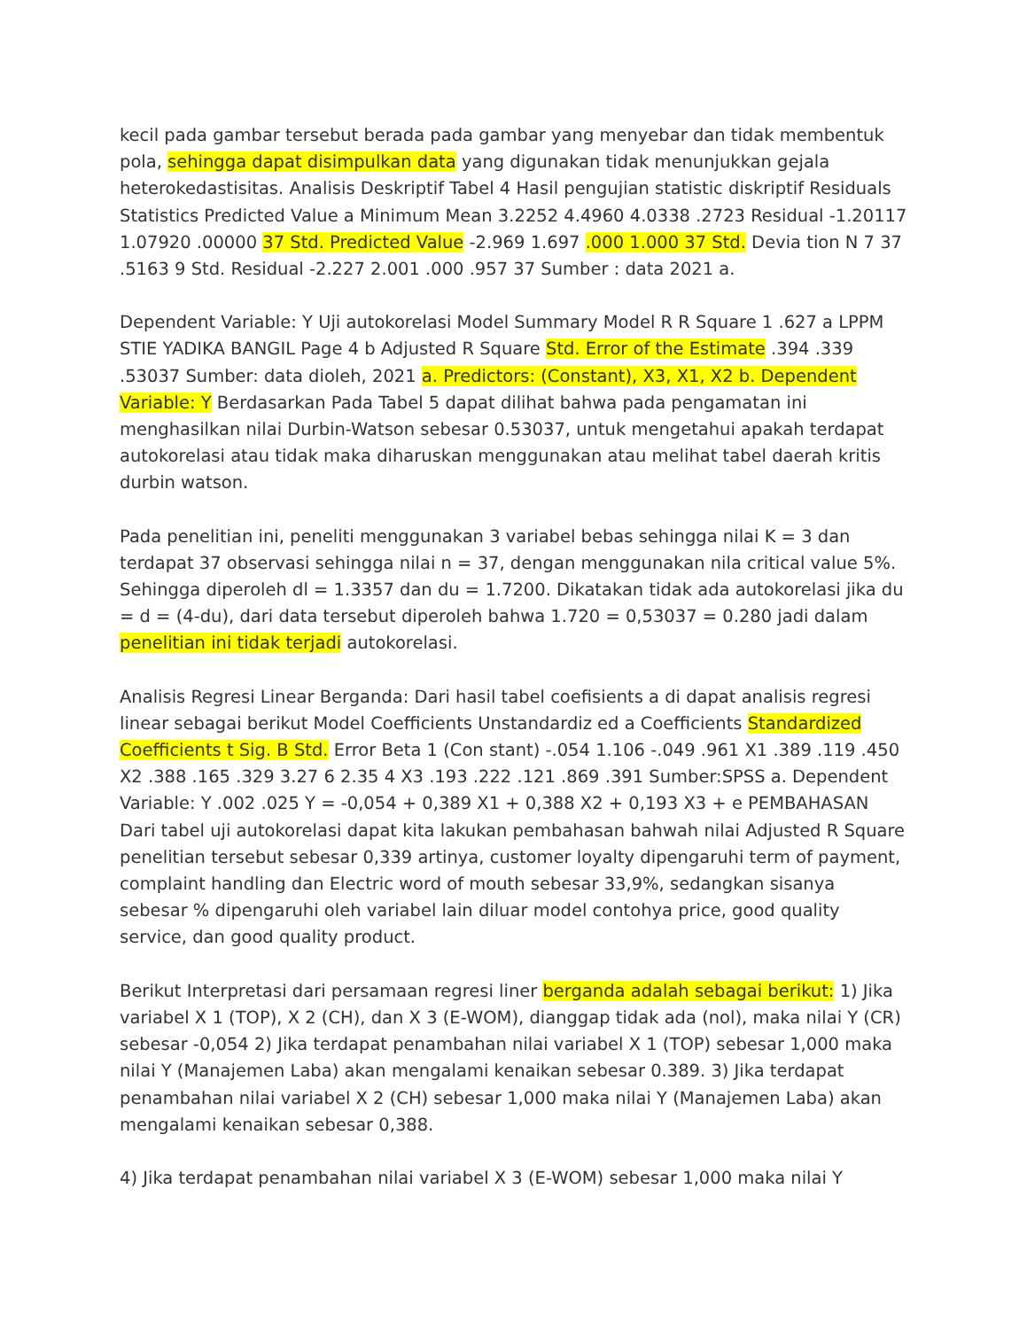kecil pada gambar tersebut berada pada gambar yang menyebar dan tidak membentuk pola, sehingga dapat disimpulkan data yang digunakan tidak menunjukkan gejala heterokedastisitas. Analisis Deskriptif Tabel 4 Hasil pengujian statistic diskriptif Residuals Statistics Predicted Value a Minimum Mean 3.2252 4.4960 4.0338 .2723 Residual -1.20117 1.07920 .00000 37 Std. Predicted Value -2.969 1.697 .000 1.000 37 Std. Devia tion N 7 37 .5163 9 Std. Residual -2.227 2.001 .000 .957 37 Sumber : data 2021 a.
Dependent Variable: Y Uji autokorelasi Model Summary Model R R Square 1 .627 a LPPM STIE YADIKA BANGIL Page 4 b Adjusted R Square Std. Error of the Estimate .394 .339 .53037 Sumber: data dioleh, 2021 a. Predictors: (Constant), X3, X1, X2 b. Dependent Variable: Y Berdasarkan Pada Tabel 5 dapat dilihat bahwa pada pengamatan ini menghasilkan nilai Durbin-Watson sebesar 0.53037, untuk mengetahui apakah terdapat autokorelasi atau tidak maka diharuskan menggunakan atau melihat tabel daerah kritis durbin watson.
Pada penelitian ini, peneliti menggunakan 3 variabel bebas sehingga nilai K = 3 dan terdapat 37 observasi sehingga nilai n = 37, dengan menggunakan nila critical value 5%. Sehingga diperoleh dl = 1.3357 dan du = 1.7200. Dikatakan tidak ada autokorelasi jika du = d = (4-du), dari data tersebut diperoleh bahwa 1.720 = 0,53037 = 0.280 jadi dalam penelitian ini tidak terjadi autokorelasi.
Analisis Regresi Linear Berganda: Dari hasil tabel coefisients a di dapat analisis regresi linear sebagai berikut Model Coefficients Unstandardiz ed a Coefficients Standardized Coefficients t Sig. B Std. Error Beta 1 (Con stant) -.054 1.106 -.049 .961 X1 .389 .119 .450 X2 .388 .165 .329 3.27 6 2.35 4 X3 .193 .222 .121 .869 .391 Sumber:SPSS a. Dependent Variable: Y .002 .025 Y = -0,054 + 0,389 X1 + 0,388 X2 + 0,193 X3 + e PEMBAHASAN Dari tabel uji autokorelasi dapat kita lakukan pembahasan bahwah nilai Adjusted R Square penelitian tersebut sebesar 0,339 artinya, customer loyalty dipengaruhi term of payment, complaint handling dan Electric word of mouth sebesar 33,9%, sedangkan sisanya sebesar % dipengaruhi oleh variabel lain diluar model contohya price, good quality service, dan good quality product.
Berikut Interpretasi dari persamaan regresi liner berganda adalah sebagai berikut: 1) Jika variabel X 1 (TOP), X 2 (CH), dan X 3 (E-WOM), dianggap tidak ada (nol), maka nilai Y (CR) sebesar -0,054 2) Jika terdapat penambahan nilai variabel X 1 (TOP) sebesar 1,000 maka nilai Y (Manajemen Laba) akan mengalami kenaikan sebesar 0.389. 3) Jika terdapat penambahan nilai variabel X 2 (CH) sebesar 1,000 maka nilai Y (Manajemen Laba) akan mengalami kenaikan sebesar 0,388.
4) Jika terdapat penambahan nilai variabel X 3 (E-WOM) sebesar 1,000 maka nilai Y